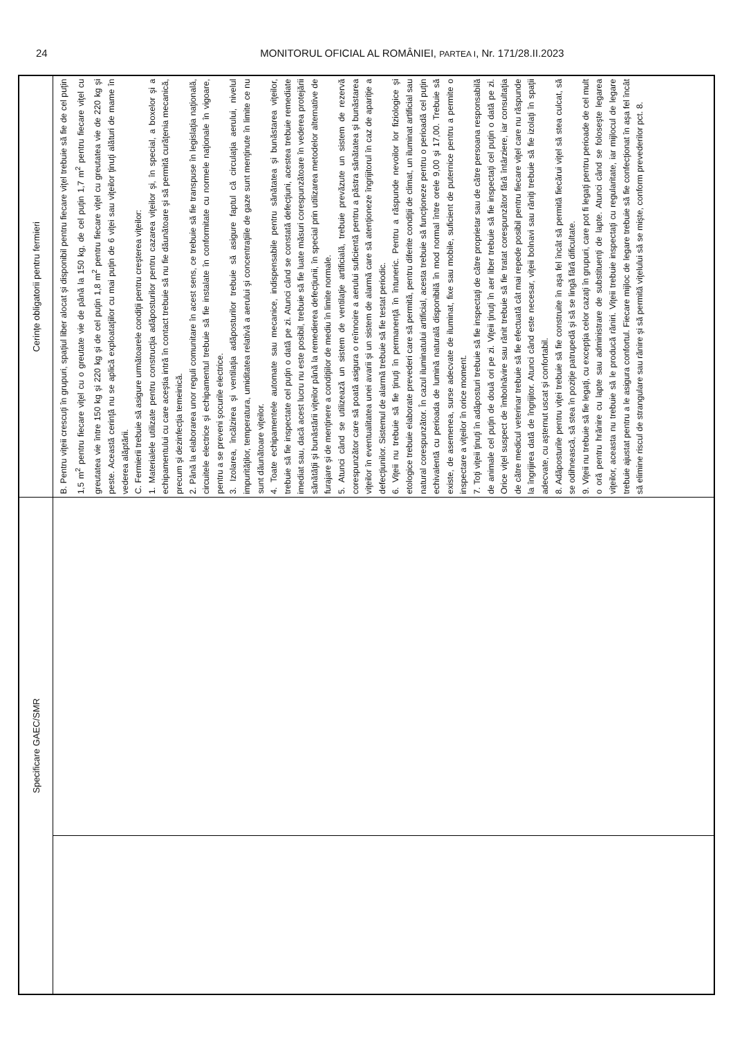24 MONITORUL OFICIAL AL ROMÂNIEI, PARTEA I, Nr. 171/28.II.2023
| Specificare GAEC/SMR | | Cerințe obligatorii pentru fermieri |
| --- | --- | --- |
| | | B. Pentru viţeii crescuţi în grupuri, spaţiul liber alocat şi disponibil pentru fiecare viţel trebuie să fie de cel puţin 1,5 m<sup>2</sup> pentru fiecare viţel cu o greutate vie de până la 150 kg, de cel puţin 1,7 m<sup>2</sup> pentru fiecare viţel cu greutatea vie între 150 kg şi 220 kg şi de cel puţin 1,8 m<sup>2</sup> pentru fiecare viţel cu greutatea vie de 220 kg şi peste. Această cerinţă nu se aplică exploataţiilor cu mai puţin de 6 viţei sau viţeilor ţinuţi alături de mame în vederea alăptării. C. Fermierii trebuie să asigure următoarele condiţii pentru creşterea viţeilor: 1. Materialele utilizate pentru construcţia adăposturilor pentru cazarea viţeilor şi, în special, a boxelor şi a echipamentului cu care aceştia intră în contact trebuie să nu fie dăunătoare şi să permită curăţenia mecanică, precum şi dezinfecţia temeinică. 2. Până la elaborarea unor reguli comunitare în acest sens, ce trebuie să fie transpuse în legislaţia naţională, circuitele electrice şi echipamentul trebuie să fie instalate în conformitate cu normele naţionale în vigoare, pentru a se preveni şocurile electrice. 3. Izolarea, încălzirea şi ventilaţia adăposturilor trebuie să asigure faptul că circulaţia aerului, nivelul impurităţilor, temperatura, umiditatea relativă a aerului şi concentraţiile de gaze sunt menţinute în limite ce nu sunt dăunătoare viţeilor. 4. Toate echipamentele automate sau mecanice, indispensabile pentru sănătatea şi bunăstarea viţeilor, trebuie să fie inspectate cel puţin o dată pe zi. Atunci când se constată defecţiuni, acestea trebuie remediate imediat sau, dacă acest lucru nu este posibil, trebuie să fie luate măsuri corespunzătoare în vederea protejării sănătăţii şi bunăstării viţeilor până la remedierea defecţiunii, în special prin utilizarea metodelor alternative de furajare şi de menţinere a condiţiilor de mediu în limite normale. 5. Atunci când se utilizează un sistem de ventilaţie artificială, trebuie prevăzute un sistem de rezervă corespunzător care să poată asigura o reînnoire a aerului suficientă pentru a păstra sănătatea şi bunăstarea viţeilor în eventualitatea unei avarii şi un sistem de alarmă care să atenţioneze îngrijitorul în caz de apariţie a defecţiunilor. Sistemul de alarmă trebuie să fie testat periodic. 6. Viţeii nu trebuie să fie ţinuţi în permanenţă în întuneric. Pentru a răspunde nevoilor lor fiziologice şi etologice trebuie elaborate prevederi care să permită, pentru diferite condiţii de climat, un iluminat artificial sau natural corespunzător. În cazul iluminatului artificial, acesta trebuie să funcţioneze pentru o perioadă cel puţin echivalentă cu perioada de lumină naturală disponibilă în mod normal între orele 9,00 şi 17,00. Trebuie să existe, de asemenea, surse adecvate de iluminat, fixe sau mobile, suficient de puternice pentru a permite o inspectare a viţeilor în orice moment. 7. Toţi viţeii ţinuţi în adăposturi trebuie să fie inspectaţi de către proprietar sau de către persoana responsabilă de animale cel puţin de două ori pe zi. Viţeii ţinuţi în aer liber trebuie să fie inspectaţi cel puţin o dată pe zi. Orice viţel suspect de îmbolnăvire sau rănit trebuie să fie tratat corespunzător fără întârziere, iar consultaţia de către medicul veterinar trebuie să fie efectuată cât mai repede posibil pentru fiecare viţel care nu răspunde la îngrijirea dată de îngrijitor. Atunci când este necesar, viţeii bolnavi sau răniţi trebuie să fie izolaţi în spaţii adecvate, cu aşternut uscat şi confortabil. 8. Adăposturile pentru viţei trebuie să fie construite în aşa fel încât să permită fiecărui viţel să stea culcat, să se odihnească, să stea în poziţie patrupedă şi să se lingă fără dificultate. 9. Viţeii nu trebuie să fie legaţi, cu excepţia celor cazaţi în grupuri, care pot fi legaţi pentru perioade de cel mult o oră pentru hrănire cu lapte sau administrare de substituenţi de lapte. Atunci când se foloseşte legarea viţeilor, aceasta nu trebuie să le producă răniri. Viţeii trebuie inspectaţi cu regularitate, iar mijlocul de legare trebuie ajustat pentru a le asigura confortul. Fiecare mijloc de legare trebuie să fie confecţionat în aşa fel încât să elimine riscul de strangulare sau rănire şi să permită viţelului să se mişte, conform prevederilor pct. 8. |